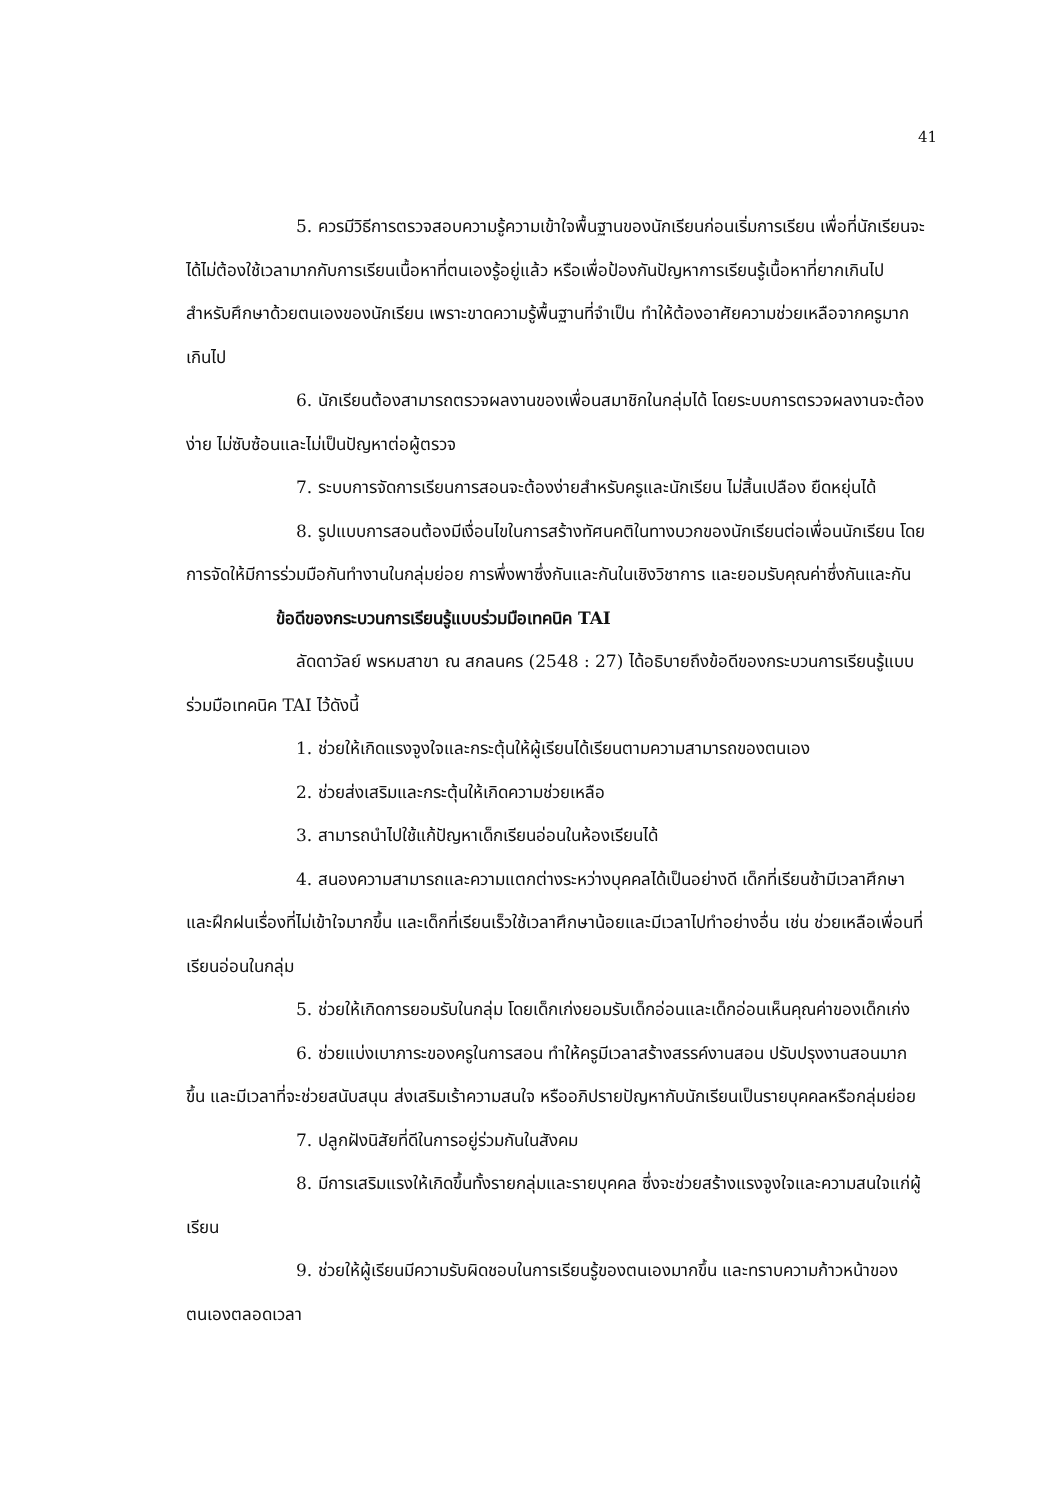41
5. ควรมีวิธีการตรวจสอบความรู้ความเข้าใจพื้นฐานของนักเรียนก่อนเริ่มการเรียน เพื่อที่นักเรียนจะได้ไม่ต้องใช้เวลามากกับการเรียนเนื้อหาที่ตนเองรู้อยู่แล้ว หรือเพื่อป้องกันปัญหาการเรียนรู้เนื้อหาที่ยากเกินไปสำหรับศึกษาด้วยตนเองของนักเรียน เพราะขาดความรู้พื้นฐานที่จำเป็น ทำให้ต้องอาศัยความช่วยเหลือจากครูมากเกินไป
6. นักเรียนต้องสามารถตรวจผลงานของเพื่อนสมาชิกในกลุ่มได้ โดยระบบการตรวจผลงานจะต้องง่าย ไม่ซับซ้อนและไม่เป็นปัญหาต่อผู้ตรวจ
7. ระบบการจัดการเรียนการสอนจะต้องง่ายสำหรับครูและนักเรียน ไม่สิ้นเปลือง ยืดหยุ่นได้
8. รูปแบบการสอนต้องมีเงื่อนไขในการสร้างทัศนคติในทางบวกของนักเรียนต่อเพื่อนนักเรียน โดยการจัดให้มีการร่วมมือกันทำงานในกลุ่มย่อย การพึ่งพาซึ่งกันและกันในเชิงวิชาการ และยอมรับคุณค่าซึ่งกันและกัน
ข้อดีของกระบวนการเรียนรู้แบบร่วมมือเทคนิค TAI
ลัดดาวัลย์ พรหมสาขา ณ สกลนคร (2548 : 27) ได้อธิบายถึงข้อดีของกระบวนการเรียนรู้แบบร่วมมือเทคนิค TAI ไว้ดังนี้
1. ช่วยให้เกิดแรงจูงใจและกระตุ้นให้ผู้เรียนได้เรียนตามความสามารถของตนเอง
2. ช่วยส่งเสริมและกระตุ้นให้เกิดความช่วยเหลือ
3. สามารถนำไปใช้แก้ปัญหาเด็กเรียนอ่อนในห้องเรียนได้
4. สนองความสามารถและความแตกต่างระหว่างบุคคลได้เป็นอย่างดี เด็กที่เรียนช้ามีเวลาศึกษาและฝึกฝนเรื่องที่ไม่เข้าใจมากขึ้น และเด็กที่เรียนเร็วใช้เวลาศึกษาน้อยและมีเวลาไปทำอย่างอื่น เช่น ช่วยเหลือเพื่อนที่เรียนอ่อนในกลุ่ม
5. ช่วยให้เกิดการยอมรับในกลุ่ม โดยเด็กเก่งยอมรับเด็กอ่อนและเด็กอ่อนเห็นคุณค่าของเด็กเก่ง
6. ช่วยแบ่งเบาภาระของครูในการสอน ทำให้ครูมีเวลาสร้างสรรค์งานสอน ปรับปรุงงานสอนมากขึ้น และมีเวลาที่จะช่วยสนับสนุน ส่งเสริมเร้าความสนใจ หรืออภิปรายปัญหากับนักเรียนเป็นรายบุคคลหรือกลุ่มย่อย
7. ปลูกฝังนิสัยที่ดีในการอยู่ร่วมกันในสังคม
8. มีการเสริมแรงให้เกิดขึ้นทั้งรายกลุ่มและรายบุคคล ซึ่งจะช่วยสร้างแรงจูงใจและความสนใจแก่ผู้เรียน
9. ช่วยให้ผู้เรียนมีความรับผิดชอบในการเรียนรู้ของตนเองมากขึ้น และทราบความก้าวหน้าของตนเองตลอดเวลา